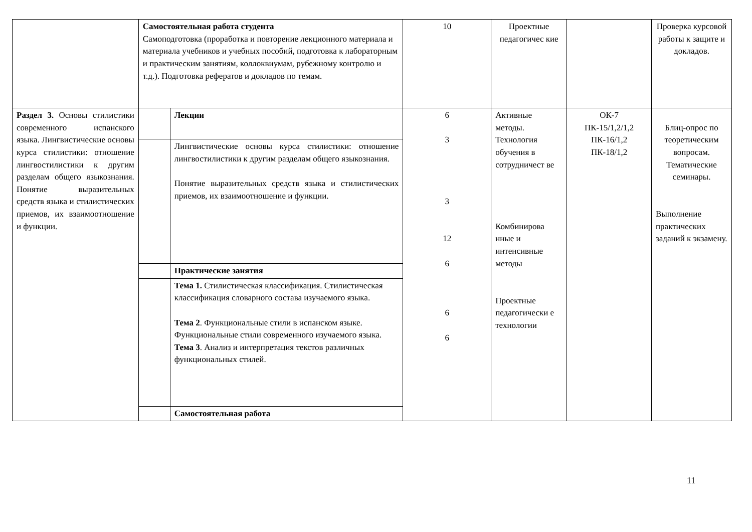| | Самостоятельная работа студента Самоподготовка (проработка и повторение лекционного материала и материала учебников и учебных пособий, подготовка к лабораторным и практическим занятиям, коллоквиумам, рубежному контролю и т.д.). Подготовка рефератов и докладов по темам. | | 10 | Проектные педагогичес кие | | Проверка курсовой работы к защите и докладов. |
| Раздел 3. Основы стилистики современного испанского языка. Лингвистические основы курса стилистики: отношение лингвостилистики к другим разделам общего языкознания. Понятие выразительных средств языка и стилистических приемов, их взаимоотношение и функции. | | Лекции | 6 3 3 12 6 6 6 | Активные методы. Технология обучения в сотрудничест ве Комбинирова нные и интенсивные методы Проектные педагогически е технологии | ОК-7 ПК-15/1,2/1,2 ПК-16/1,2 ПК-18/1,2 | Блиц-опрос по теоретическим вопросам. Тематические семинары. Выполнение практических заданий к экзамену. |
| | | Лингвистические основы курса стилистики: отношение лингвостилистики к другим разделам общего языкознания. Понятие выразительных средств языка и стилистических приемов, их взаимоотношение и функции. | | | | |
| | | Практические занятия | | | | |
| | | Тема 1. Стилистическая классификация. Стилистическая классификация словарного состава изучаемого языка. Тема 2 . Функциональные стили в испанском языке. Функциональные стили современного изучаемого языка. Тема 3 . Анализ и интерпретация текстов различных функциональных стилей. | | | | |
| | | Самостоятельная работа | | | | |
11